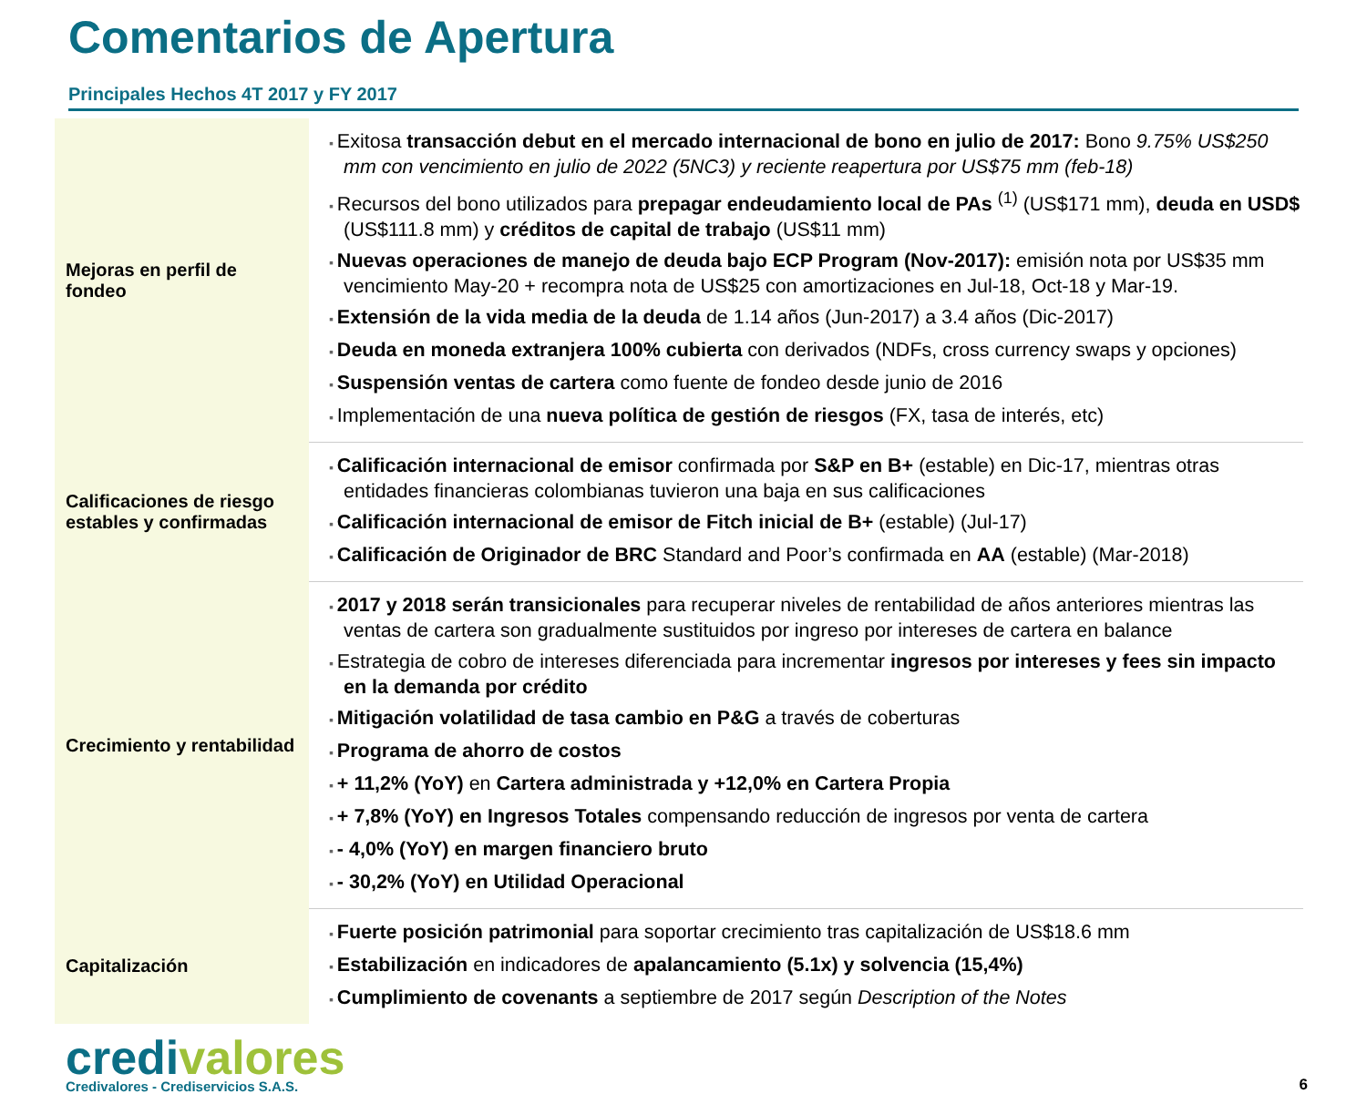Comentarios de Apertura
Principales Hechos 4T 2017 y FY 2017
| Mejoras en perfil de fondeo | Exitosa transacción debut en el mercado internacional de bono en julio de 2017: Bono 9.75% US$250 mm con vencimiento en julio de 2022 (5NC3) y reciente reapertura por US$75 mm (feb-18) Recursos del bono utilizados para prepagar endeudamiento local de PAs <sup>(1)</sup> (US$171 mm), deuda en USD$ (US$111.8 mm) y créditos de capital de trabajo (US$11 mm) Nuevas operaciones de manejo de deuda bajo ECP Program (Nov-2017): emisión nota por US$35 mm vencimiento May-20 + recompra nota de US$25 con amortizaciones en Jul-18, Oct-18 y Mar-19. Extensión de la vida media de la deuda de 1.14 años (Jun-2017) a 3.4 años (Dic-2017) Deuda en moneda extranjera 100% cubierta con derivados (NDFs, cross currency swaps y opciones) Suspensión ventas de cartera como fuente de fondeo desde junio de 2016 Implementación de una nueva política de gestión de riesgos (FX, tasa de interés, etc) |
| Calificaciones de riesgo estables y confirmadas | Calificación internacional de emisor confirmada por S&P en B+ (estable) en Dic-17, mientras otras entidades financieras colombianas tuvieron una baja en sus calificaciones Calificación internacional de emisor de Fitch inicial de B+ (estable) (Jul-17) Calificación de Originador de BRC Standard and Poor’s confirmada en AA (estable) (Mar-2018) |
| Crecimiento y rentabilidad | 2017 y 2018 serán transicionales para recuperar niveles de rentabilidad de años anteriores mientras las ventas de cartera son gradualmente sustituidos por ingreso por intereses de cartera en balance Estrategia de cobro de intereses diferenciada para incrementar ingresos por intereses y fees sin impacto en la demanda por crédito Mitigación volatilidad de tasa cambio en P&G a través de coberturas Programa de ahorro de costos + 11,2% (YoY) en Cartera administrada y +12,0% en Cartera Propia + 7,8% (YoY) en Ingresos Totales compensando reducción de ingresos por venta de cartera - 4,0% (YoY) en margen financiero bruto - 30,2% (YoY) en Utilidad Operacional |
| Capitalización | Fuerte posición patrimonial para soportar crecimiento tras capitalización de US$18.6 mm Estabilización en indicadores de apalancamiento (5.1x) y solvencia (15,4%) Cumplimiento de covenants a septiembre de 2017 según Description of the Notes |
credi valores
Credivalores - Crediservicios S.A.S.
6